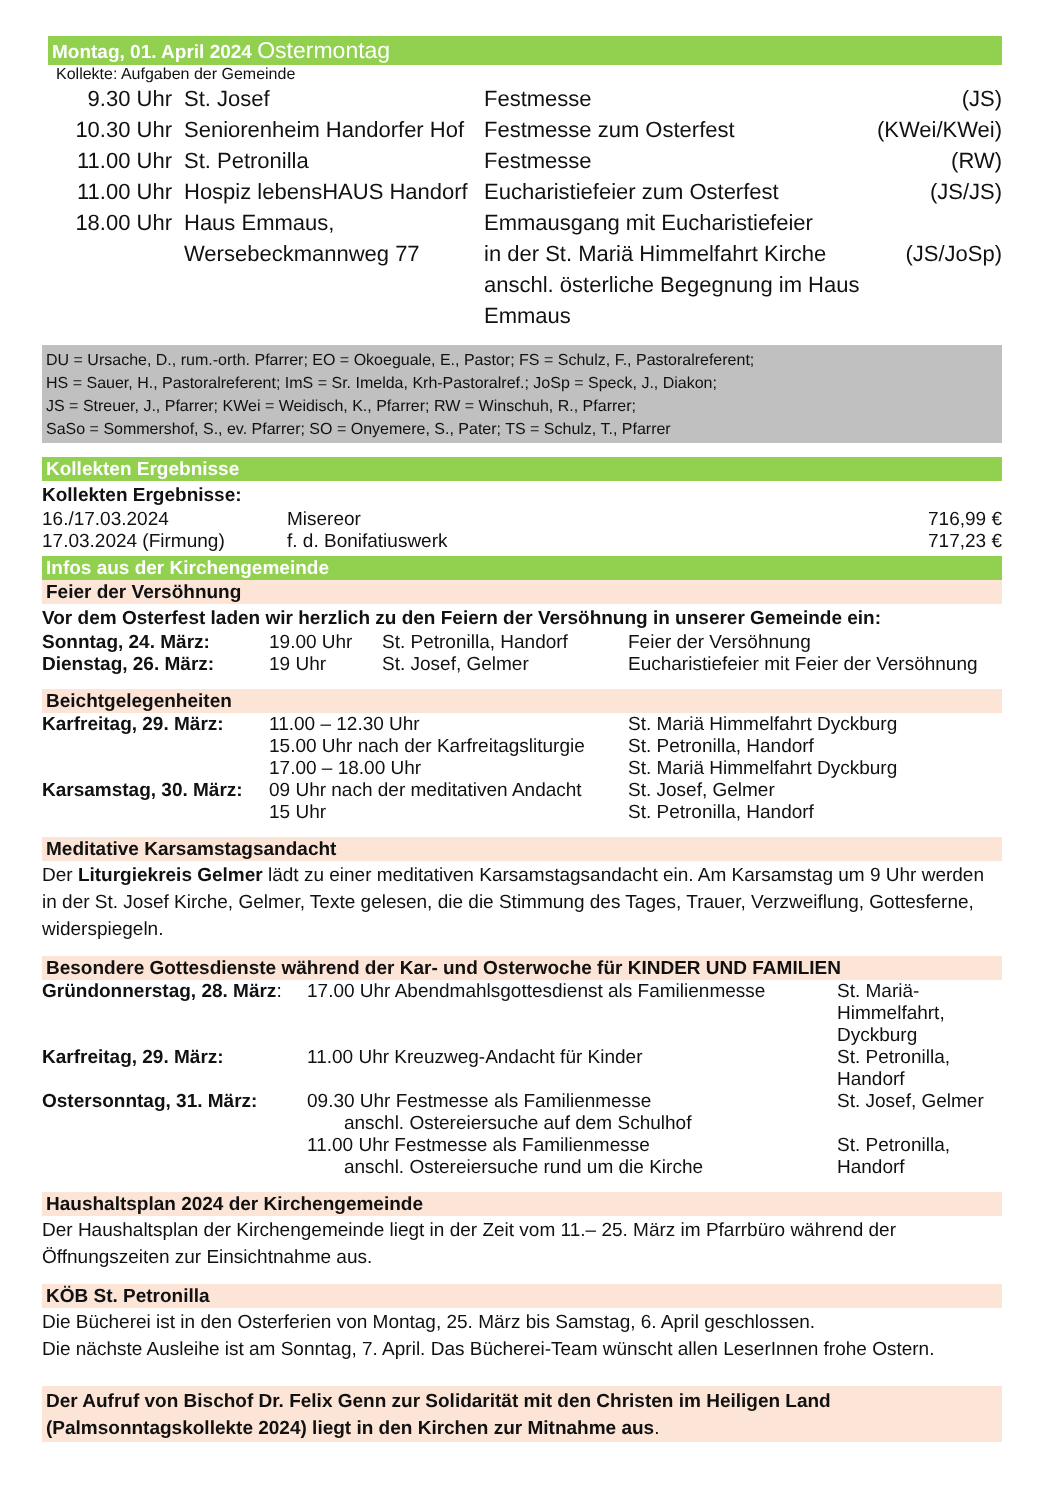Montag, 01. April 2024 Ostermontag
Kollekte: Aufgaben der Gemeinde
| 9.30 Uhr | St. Josef | Festmesse | (JS) |
| 10.30 Uhr | Seniorenheim Handorfer Hof | Festmesse zum Osterfest | (KWei/KWei) |
| 11.00 Uhr | St. Petronilla | Festmesse | (RW) |
| 11.00 Uhr | Hospiz lebensHAUS Handorf | Eucharistiefeier zum Osterfest | (JS/JS) |
| 18.00 Uhr | Haus Emmaus, Wersebeckmannweg 77 | Emmausgang mit Eucharistiefeier in der St. Mariä Himmelfahrt Kirche anschl. österliche Begegnung im Haus Emmaus | (JS/JoSp) |
DU = Ursache, D., rum.-orth. Pfarrer; EO = Okoeguale, E., Pastor; FS = Schulz, F., Pastoralreferent;
HS = Sauer, H., Pastoralreferent; ImS = Sr. Imelda, Krh-Pastoralref.; JoSp = Speck, J., Diakon;
JS = Streuer, J., Pfarrer; KWei = Weidisch, K., Pfarrer; RW = Winschuh, R., Pfarrer;
SaSo = Sommershof, S., ev. Pfarrer; SO = Onyemere, S., Pater; TS = Schulz, T., Pfarrer
Kollekten Ergebnisse
Kollekten Ergebnisse:
| 16./17.03.2024 | Misereor | 716,99 € |
| 17.03.2024 (Firmung) | f. d. Bonifatiuswerk | 717,23 € |
Infos aus der Kirchengemeinde
Feier der Versöhnung
Vor dem Osterfest laden wir herzlich zu den Feiern der Versöhnung in unserer Gemeinde ein:
| Sonntag, 24. März: | 19.00 Uhr | St. Petronilla, Handorf | Feier der Versöhnung |
| Dienstag, 26. März: | 19 Uhr | St. Josef, Gelmer | Eucharistiefeier mit Feier der Versöhnung |
Beichtgelegenheiten
| Karfreitag, 29. März: | 11.00 – 12.30 Uhr | St. Mariä Himmelfahrt Dyckburg |
| | 15.00 Uhr nach der Karfreitagsliturgie | St. Petronilla, Handorf |
| | 17.00 – 18.00 Uhr | St. Mariä Himmelfahrt Dyckburg |
| Karsamstag, 30. März: | 09 Uhr nach der meditativen Andacht | St. Josef, Gelmer |
| | 15 Uhr | St. Petronilla, Handorf |
Meditative Karsamstagsandacht
Der Liturgiekreis Gelmer lädt zu einer meditativen Karsamstagsandacht ein. Am Karsamstag um 9 Uhr werden in der St. Josef Kirche, Gelmer, Texte gelesen, die die Stimmung des Tages, Trauer, Verzweiflung, Gottesferne, widerspiegeln.
Besondere Gottesdienste während der Kar- und Osterwoche für KINDER UND FAMILIEN
| Gründonnerstag, 28. März : | 17.00 Uhr Abendmahlsgottesdienst als Familienmesse | St. Mariä-Himmelfahrt, Dyckburg |
| Karfreitag, 29. März: | 11.00 Uhr Kreuzweg-Andacht für Kinder | St. Petronilla, Handorf |
| Ostersonntag, 31. März: | 09.30 Uhr Festmesse als Familienmesse anschl. Ostereiersuche auf dem Schulhof | St. Josef, Gelmer |
| | 11.00 Uhr Festmesse als Familienmesse anschl. Ostereiersuche rund um die Kirche | St. Petronilla, Handorf |
Haushaltsplan 2024 der Kirchengemeinde
Der Haushaltsplan der Kirchengemeinde liegt in der Zeit vom 11.– 25. März im Pfarrbüro während der Öffnungszeiten zur Einsichtnahme aus.
KÖB St. Petronilla
Die Bücherei ist in den Osterferien von Montag, 25. März bis Samstag, 6. April geschlossen.
Die nächste Ausleihe ist am Sonntag, 7. April. Das Bücherei-Team wünscht allen LeserInnen frohe Ostern.
Der Aufruf von Bischof Dr. Felix Genn zur Solidarität mit den Christen im Heiligen Land
(Palmsonntagskollekte 2024) liegt in den Kirchen zur Mitnahme aus.